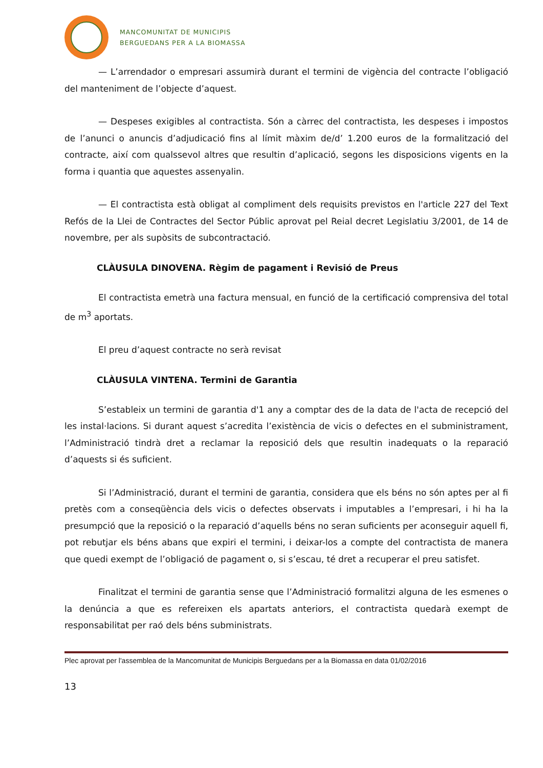MANCOMUNITAT DE MUNICIPIS
BERGUEDANS PER A LA BIOMASSA
— L’arrendador o empresari assumirà durant el termini de vigència del contracte l’obligació del manteniment de l’objecte d’aquest.
— Despeses exigibles al contractista. Són a càrrec del contractista, les despeses i impostos de l’anunci o anuncis d’adjudicació fins al límit màxim de/d’ 1.200 euros de la formalització del contracte, així com qualssevol altres que resultin d’aplicació, segons les disposicions vigents en la forma i quantia que aquestes assenyalin.
— El contractista està obligat al compliment dels requisits previstos en l'article 227 del Text Refós de la Llei de Contractes del Sector Públic aprovat pel Reial decret Legislatiu 3/2001, de 14 de novembre, per als supòsits de subcontractació.
CLÀUSULA DINOVENA. Règim de pagament i Revisió de Preus
El contractista emetrà una factura mensual, en funció de la certificació comprensiva del total de m<sup>3</sup> aportats.
El preu d’aquest contracte no serà revisat
CLÀUSULA VINTENA. Termini de Garantia
S’estableix un termini de garantia d'1 any a comptar des de la data de l'acta de recepció del les instal·lacions. Si durant aquest s’acredita l’existència de vicis o defectes en el subministrament, l’Administració tindrà dret a reclamar la reposició dels que resultin inadequats o la reparació d’aquests si és suficient.
Si l’Administració, durant el termini de garantia, considera que els béns no són aptes per al fi pretès com a conseqüència dels vicis o defectes observats i imputables a l’empresari, i hi ha la presumpció que la reposició o la reparació d’aquells béns no seran suficients per aconseguir aquell fi, pot rebutjar els béns abans que expiri el termini, i deixar-los a compte del contractista de manera que quedi exempt de l’obligació de pagament o, si s’escau, té dret a recuperar el preu satisfet.
Finalitzat el termini de garantia sense que l’Administració formalitzi alguna de les esmenes o la denúncia a que es refereixen els apartats anteriors, el contractista quedarà exempt de responsabilitat per raó dels béns subministrats.
Plec aprovat per l'assemblea de la Mancomunitat de Municipis Berguedans per a la Biomassa en data 01/02/2016
13